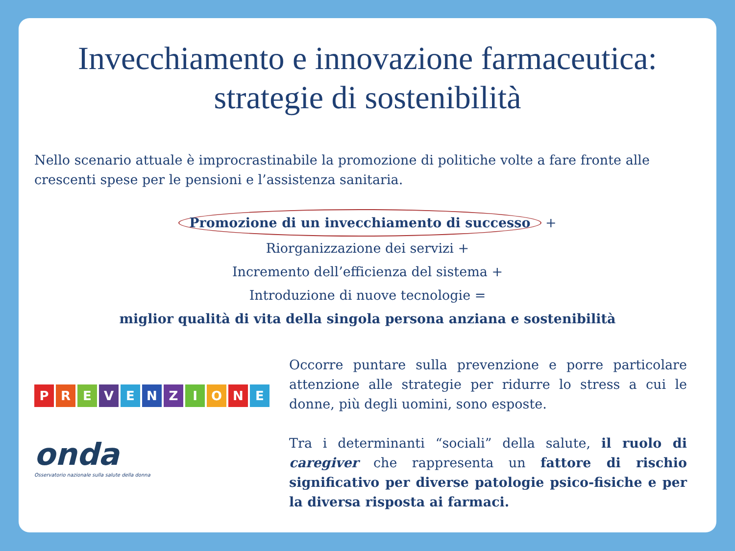Invecchiamento e innovazione farmaceutica:
strategie di sostenibilità
Nello scenario attuale è improcrastinabile la promozione di politiche volte a fare fronte alle crescenti spese per le pensioni e l’assistenza sanitaria.
Promozione di un invecchiamento di successo +
Riorganizzazione dei servizi +
Incremento dell’efficienza del sistema +
Introduzione di nuove tecnologie =
miglior qualità di vita della singola persona anziana e sostenibilità
PREVENZIONE
onda
Osservatorio nazionale sulla salute della donna
Occorre puntare sulla prevenzione e porre particolare attenzione alle strategie per ridurre lo stress a cui le donne, più degli uomini, sono esposte.
Tra i determinanti “sociali” della salute, il ruolo di caregiver che rappresenta un fattore di rischio significativo per diverse patologie psico-fisiche e per la diversa risposta ai farmaci.